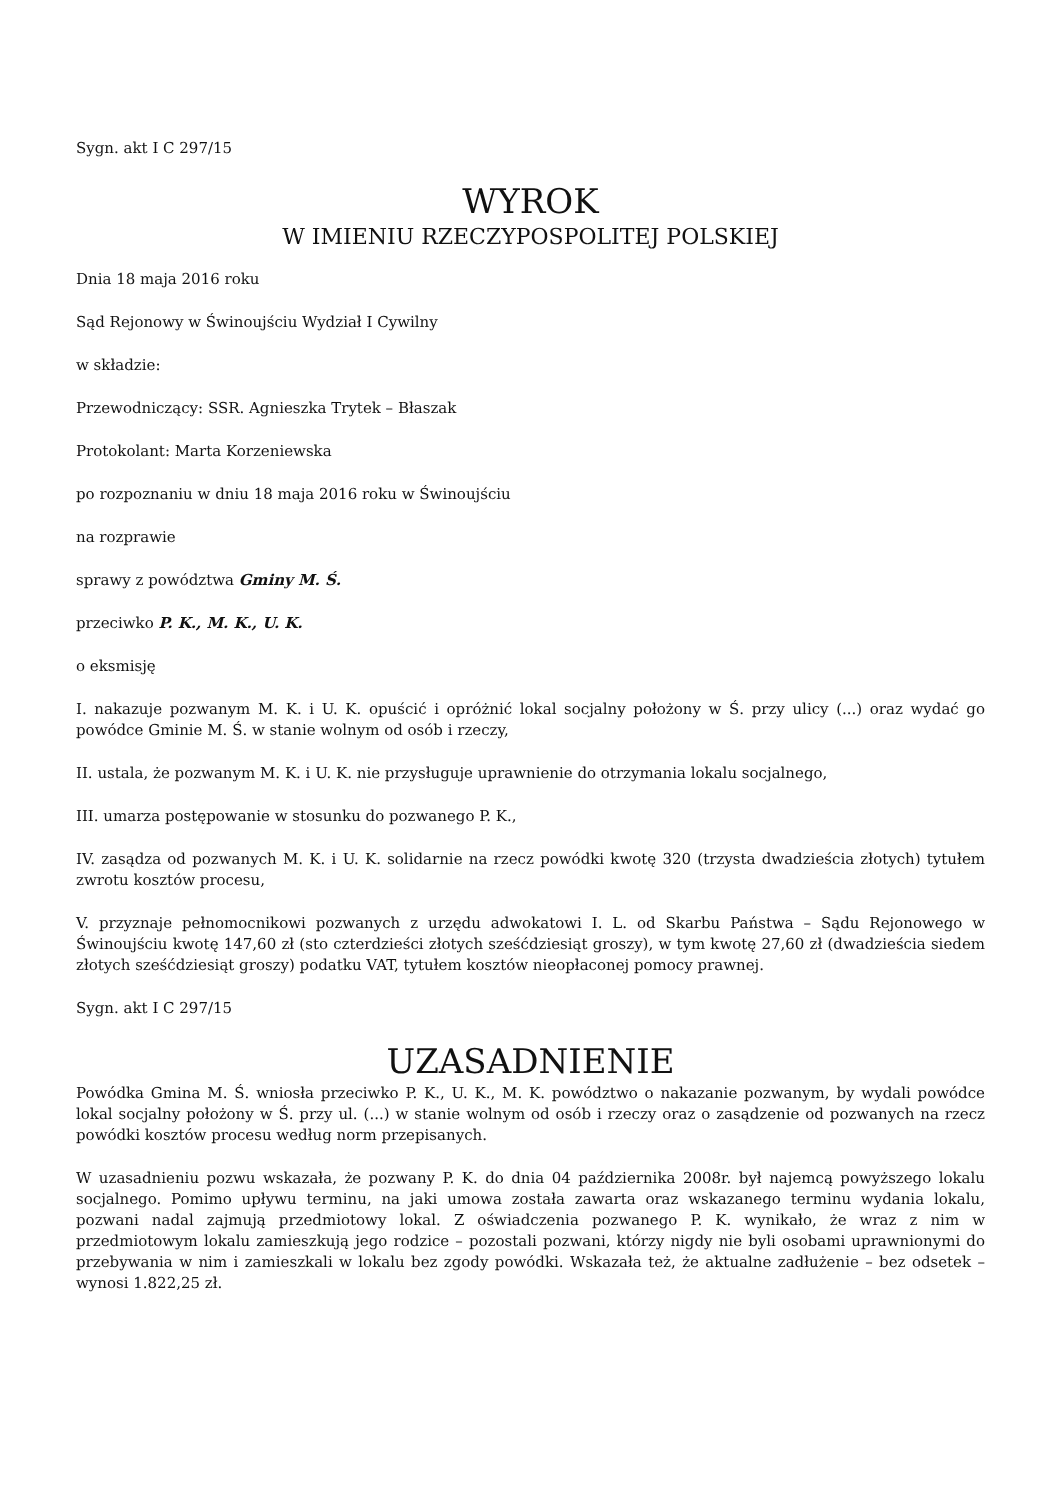Sygn. akt I C 297/15
WYROK
W IMIENIU RZECZYPOSPOLITEJ POLSKIEJ
Dnia 18 maja 2016 roku
Sąd Rejonowy w Świnoujściu Wydział I Cywilny
w składzie:
Przewodniczący: SSR. Agnieszka Trytek – Błaszak
Protokolant: Marta Korzeniewska
po rozpoznaniu w dniu 18 maja 2016 roku w Świnoujściu
na rozprawie
sprawy z powództwa Gminy M. Ś.
przeciwko P. K., M. K., U. K.
o eksmisję
I. nakazuje pozwanym M. K. i U. K. opuścić i opróżnić lokal socjalny położony w Ś. przy ulicy (...) oraz wydać go powódce Gminie M. Ś. w stanie wolnym od osób i rzeczy,
II. ustala, że pozwanym M. K. i U. K. nie przysługuje uprawnienie do otrzymania lokalu socjalnego,
III. umarza postępowanie w stosunku do pozwanego P. K.,
IV. zasądza od pozwanych M. K. i U. K. solidarnie na rzecz powódki kwotę 320 (trzysta dwadzieścia złotych) tytułem zwrotu kosztów procesu,
V. przyznaje pełnomocnikowi pozwanych z urzędu adwokatowi I. L. od Skarbu Państwa – Sądu Rejonowego w Świnoujściu kwotę 147,60 zł (sto czterdzieści złotych sześćdziesiąt groszy), w tym kwotę 27,60 zł (dwadzieścia siedem złotych sześćdziesiąt groszy) podatku VAT, tytułem kosztów nieopłaconej pomocy prawnej.
Sygn. akt I C 297/15
UZASADNIENIE
Powódka Gmina M. Ś. wniosła przeciwko P. K., U. K., M. K. powództwo o nakazanie pozwanym, by wydali powódce lokal socjalny położony w Ś. przy ul. (...) w stanie wolnym od osób i rzeczy oraz o zasądzenie od pozwanych na rzecz powódki kosztów procesu według norm przepisanych.
W uzasadnieniu pozwu wskazała, że pozwany P. K. do dnia 04 października 2008r. był najemcą powyższego lokalu socjalnego. Pomimo upływu terminu, na jaki umowa została zawarta oraz wskazanego terminu wydania lokalu, pozwani nadal zajmują przedmiotowy lokal. Z oświadczenia pozwanego P. K. wynikało, że wraz z nim w przedmiotowym lokalu zamieszkują jego rodzice – pozostali pozwani, którzy nigdy nie byli osobami uprawnionymi do przebywania w nim i zamieszkali w lokalu bez zgody powódki. Wskazała też, że aktualne zadłużenie – bez odsetek – wynosi 1.822,25 zł.